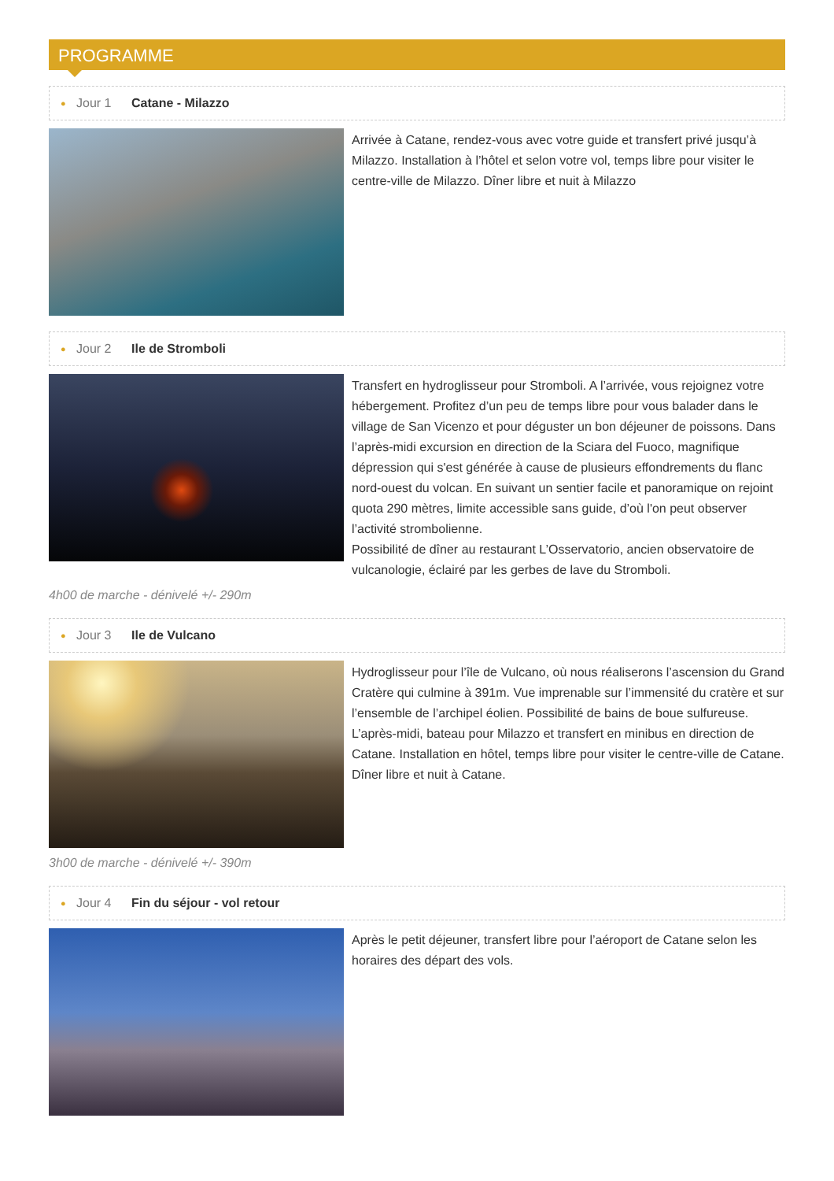PROGRAMME
● Jour 1 Catane - Milazzo
Arrivée à Catane, rendez-vous avec votre guide et transfert privé jusqu’à Milazzo. Installation à l’hôtel et selon votre vol, temps libre pour visiter le centre-ville de Milazzo. Dîner libre et nuit à Milazzo
● Jour 2 Ile de Stromboli
Transfert en hydroglisseur pour Stromboli. A l’arrivée, vous rejoignez votre hébergement. Profitez d’un peu de temps libre pour vous balader dans le village de San Vicenzo et pour déguster un bon déjeuner de poissons. Dans l’après-midi excursion en direction de la Sciara del Fuoco, magnifique dépression qui s'est générée à cause de plusieurs effondrements du flanc nord-ouest du volcan. En suivant un sentier facile et panoramique on rejoint quota 290 mètres, limite accessible sans guide, d’où l'on peut observer l’activité strombolienne.
Possibilité de dîner au restaurant L’Osservatorio, ancien observatoire de vulcanologie, éclairé par les gerbes de lave du Stromboli.
4h00 de marche - dénivelé +/- 290m
● Jour 3 Ile de Vulcano
Hydroglisseur pour l’île de Vulcano, où nous réaliserons l’ascension du Grand Cratère qui culmine à 391m. Vue imprenable sur l’immensité du cratère et sur l’ensemble de l’archipel éolien. Possibilité de bains de boue sulfureuse. L’après-midi, bateau pour Milazzo et transfert en minibus en direction de Catane. Installation en hôtel, temps libre pour visiter le centre-ville de Catane. Dîner libre et nuit à Catane.
3h00 de marche - dénivelé +/- 390m
● Jour 4 Fin du séjour - vol retour
Après le petit déjeuner, transfert libre pour l’aéroport de Catane selon les horaires des départ des vols.